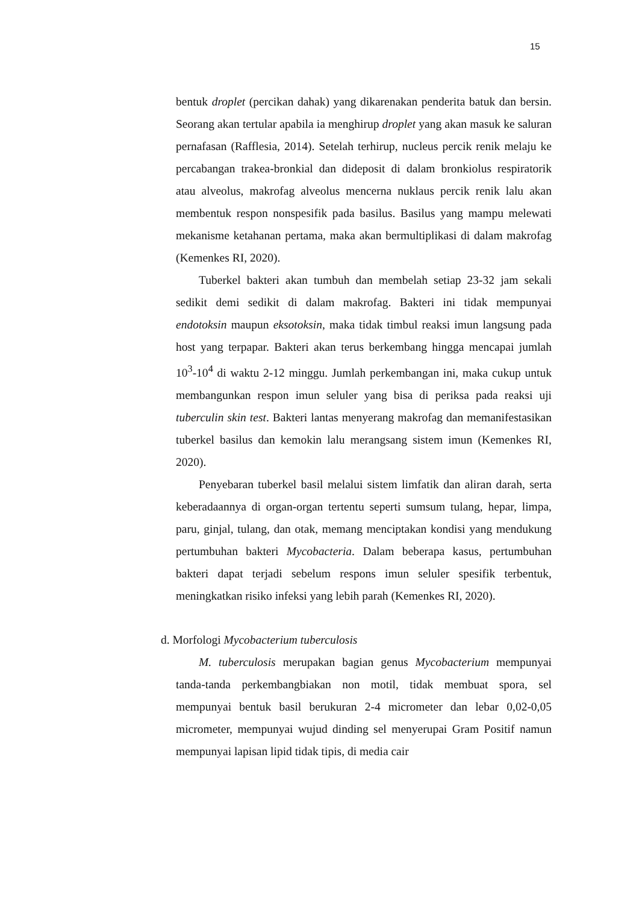15
bentuk droplet (percikan dahak) yang dikarenakan penderita batuk dan bersin. Seorang akan tertular apabila ia menghirup droplet yang akan masuk ke saluran pernafasan (Rafflesia, 2014). Setelah terhirup, nucleus percik renik melaju ke percabangan trakea-bronkial dan dideposit di dalam bronkiolus respiratorik atau alveolus, makrofag alveolus mencerna nuklaus percik renik lalu akan membentuk respon nonspesifik pada basilus. Basilus yang mampu melewati mekanisme ketahanan pertama, maka akan bermultiplikasi di dalam makrofag (Kemenkes RI, 2020).
Tuberkel bakteri akan tumbuh dan membelah setiap 23-32 jam sekali sedikit demi sedikit di dalam makrofag. Bakteri ini tidak mempunyai endotoksin maupun eksotoksin, maka tidak timbul reaksi imun langsung pada host yang terpapar. Bakteri akan terus berkembang hingga mencapai jumlah 10<sup>3</sup>-10<sup>4</sup> di waktu 2-12 minggu. Jumlah perkembangan ini, maka cukup untuk membangunkan respon imun seluler yang bisa di periksa pada reaksi uji tuberculin skin test. Bakteri lantas menyerang makrofag dan memanifestasikan tuberkel basilus dan kemokin lalu merangsang sistem imun (Kemenkes RI, 2020).
Penyebaran tuberkel basil melalui sistem limfatik dan aliran darah, serta keberadaannya di organ-organ tertentu seperti sumsum tulang, hepar, limpa, paru, ginjal, tulang, dan otak, memang menciptakan kondisi yang mendukung pertumbuhan bakteri Mycobacteria. Dalam beberapa kasus, pertumbuhan bakteri dapat terjadi sebelum respons imun seluler spesifik terbentuk, meningkatkan risiko infeksi yang lebih parah (Kemenkes RI, 2020).
d. Morfologi Mycobacterium tuberculosis
M. tuberculosis merupakan bagian genus Mycobacterium mempunyai tanda-tanda perkembangbiakan non motil, tidak membuat spora, sel mempunyai bentuk basil berukuran 2-4 micrometer dan lebar 0,02-0,05 micrometer, mempunyai wujud dinding sel menyerupai Gram Positif namun mempunyai lapisan lipid tidak tipis, di media cair